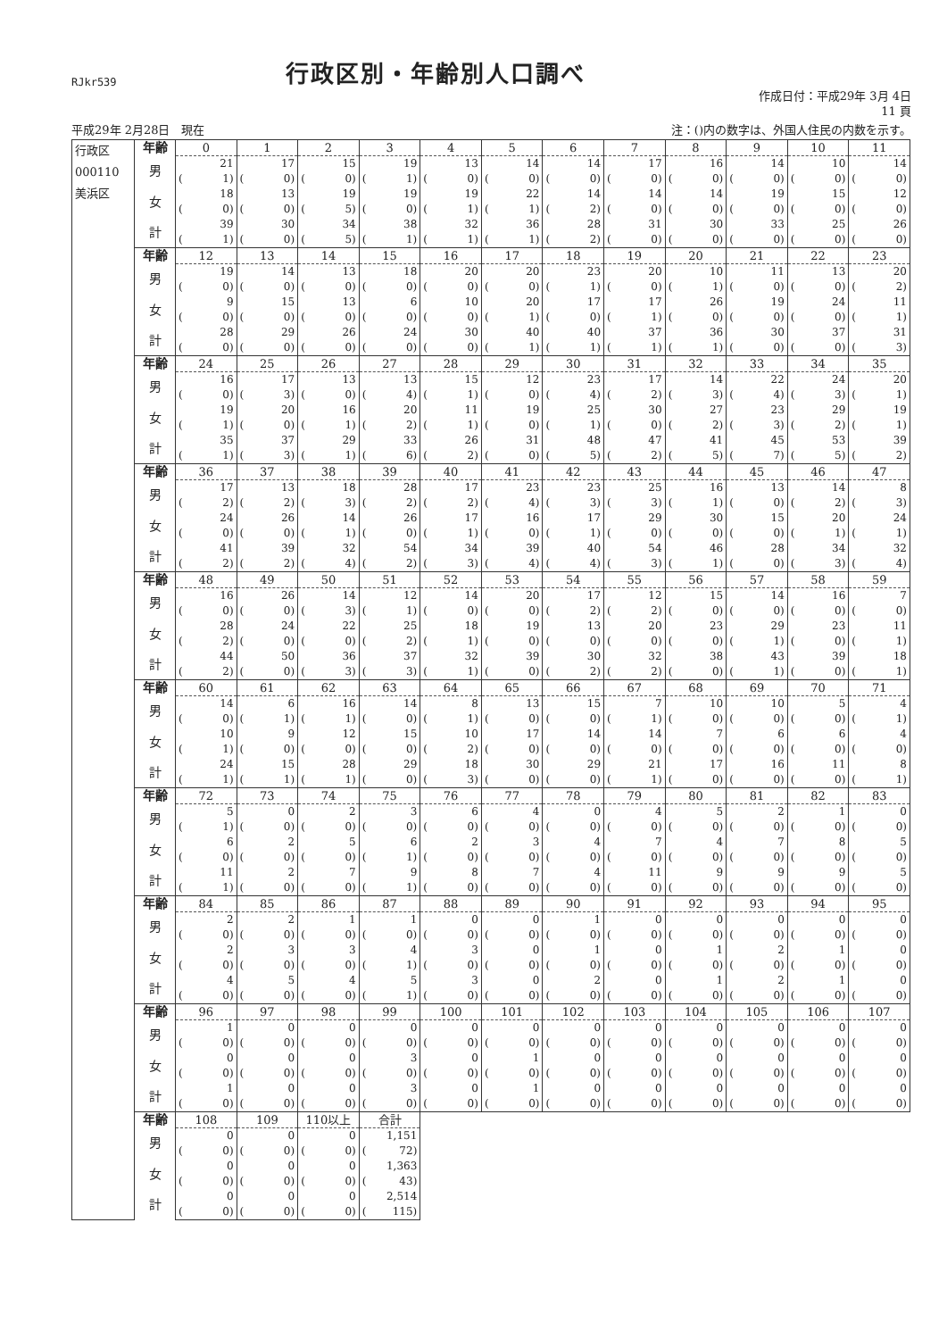RJkr539
行政区別・年齢別人口調べ
作成日付：平成29年 3月 4日
11 頁
平成29年 2月28日　現在 注：()内の数字は、外国人住民の内数を示す。
| 行政区 000110 美浜区 | 年齢 | 0 | 1 | 2 | 3 | 4 | 5 | 6 | 7 | 8 | 9 | 10 | 11 |
| | 男 | 21 | 17 | 15 | 19 | 13 | 14 | 14 | 17 | 16 | 14 | 10 | 14 |
| | | ( 1) | ( 0) | ( 0) | ( 1) | ( 0) | ( 0) | ( 0) | ( 0) | ( 0) | ( 0) | ( 0) | ( 0) |
| | 女 | 18 | 13 | 19 | 19 | 19 | 22 | 14 | 14 | 14 | 19 | 15 | 12 |
| | | ( 0) | ( 0) | ( 5) | ( 0) | ( 1) | ( 1) | ( 2) | ( 0) | ( 0) | ( 0) | ( 0) | ( 0) |
| | 計 | 39 | 30 | 34 | 38 | 32 | 36 | 28 | 31 | 30 | 33 | 25 | 26 |
| | | ( 1) | ( 0) | ( 5) | ( 1) | ( 1) | ( 1) | ( 2) | ( 0) | ( 0) | ( 0) | ( 0) | ( 0) |
| | 年齢 | 12 | 13 | 14 | 15 | 16 | 17 | 18 | 19 | 20 | 21 | 22 | 23 |
| | 男 | 19 | 14 | 13 | 18 | 20 | 20 | 23 | 20 | 10 | 11 | 13 | 20 |
| | | ( 0) | ( 0) | ( 0) | ( 0) | ( 0) | ( 0) | ( 1) | ( 0) | ( 1) | ( 0) | ( 0) | ( 2) |
| | 女 | 9 | 15 | 13 | 6 | 10 | 20 | 17 | 17 | 26 | 19 | 24 | 11 |
| | | ( 0) | ( 0) | ( 0) | ( 0) | ( 0) | ( 1) | ( 0) | ( 1) | ( 0) | ( 0) | ( 0) | ( 1) |
| | 計 | 28 | 29 | 26 | 24 | 30 | 40 | 40 | 37 | 36 | 30 | 37 | 31 |
| | | ( 0) | ( 0) | ( 0) | ( 0) | ( 0) | ( 1) | ( 1) | ( 1) | ( 1) | ( 0) | ( 0) | ( 3) |
| | 年齢 | 24 | 25 | 26 | 27 | 28 | 29 | 30 | 31 | 32 | 33 | 34 | 35 |
| | 男 | 16 | 17 | 13 | 13 | 15 | 12 | 23 | 17 | 14 | 22 | 24 | 20 |
| | | ( 0) | ( 3) | ( 0) | ( 4) | ( 1) | ( 0) | ( 4) | ( 2) | ( 3) | ( 4) | ( 3) | ( 1) |
| | 女 | 19 | 20 | 16 | 20 | 11 | 19 | 25 | 30 | 27 | 23 | 29 | 19 |
| | | ( 1) | ( 0) | ( 1) | ( 2) | ( 1) | ( 0) | ( 1) | ( 0) | ( 2) | ( 3) | ( 2) | ( 1) |
| | 計 | 35 | 37 | 29 | 33 | 26 | 31 | 48 | 47 | 41 | 45 | 53 | 39 |
| | | ( 1) | ( 3) | ( 1) | ( 6) | ( 2) | ( 0) | ( 5) | ( 2) | ( 5) | ( 7) | ( 5) | ( 2) |
| | 年齢 | 36 | 37 | 38 | 39 | 40 | 41 | 42 | 43 | 44 | 45 | 46 | 47 |
| | 男 | 17 | 13 | 18 | 28 | 17 | 23 | 23 | 25 | 16 | 13 | 14 | 8 |
| | | ( 2) | ( 2) | ( 3) | ( 2) | ( 2) | ( 4) | ( 3) | ( 3) | ( 1) | ( 0) | ( 2) | ( 3) |
| | 女 | 24 | 26 | 14 | 26 | 17 | 16 | 17 | 29 | 30 | 15 | 20 | 24 |
| | | ( 0) | ( 0) | ( 1) | ( 0) | ( 1) | ( 0) | ( 1) | ( 0) | ( 0) | ( 0) | ( 1) | ( 1) |
| | 計 | 41 | 39 | 32 | 54 | 34 | 39 | 40 | 54 | 46 | 28 | 34 | 32 |
| | | ( 2) | ( 2) | ( 4) | ( 2) | ( 3) | ( 4) | ( 4) | ( 3) | ( 1) | ( 0) | ( 3) | ( 4) |
| | 年齢 | 48 | 49 | 50 | 51 | 52 | 53 | 54 | 55 | 56 | 57 | 58 | 59 |
| | 男 | 16 | 26 | 14 | 12 | 14 | 20 | 17 | 12 | 15 | 14 | 16 | 7 |
| | | ( 0) | ( 0) | ( 3) | ( 1) | ( 0) | ( 0) | ( 2) | ( 2) | ( 0) | ( 0) | ( 0) | ( 0) |
| | 女 | 28 | 24 | 22 | 25 | 18 | 19 | 13 | 20 | 23 | 29 | 23 | 11 |
| | | ( 2) | ( 0) | ( 0) | ( 2) | ( 1) | ( 0) | ( 0) | ( 0) | ( 0) | ( 1) | ( 0) | ( 1) |
| | 計 | 44 | 50 | 36 | 37 | 32 | 39 | 30 | 32 | 38 | 43 | 39 | 18 |
| | | ( 2) | ( 0) | ( 3) | ( 3) | ( 1) | ( 0) | ( 2) | ( 2) | ( 0) | ( 1) | ( 0) | ( 1) |
| | 年齢 | 60 | 61 | 62 | 63 | 64 | 65 | 66 | 67 | 68 | 69 | 70 | 71 |
| | 男 | 14 | 6 | 16 | 14 | 8 | 13 | 15 | 7 | 10 | 10 | 5 | 4 |
| | | ( 0) | ( 1) | ( 1) | ( 0) | ( 1) | ( 0) | ( 0) | ( 1) | ( 0) | ( 0) | ( 0) | ( 1) |
| | 女 | 10 | 9 | 12 | 15 | 10 | 17 | 14 | 14 | 7 | 6 | 6 | 4 |
| | | ( 1) | ( 0) | ( 0) | ( 0) | ( 2) | ( 0) | ( 0) | ( 0) | ( 0) | ( 0) | ( 0) | ( 0) |
| | 計 | 24 | 15 | 28 | 29 | 18 | 30 | 29 | 21 | 17 | 16 | 11 | 8 |
| | | ( 1) | ( 1) | ( 1) | ( 0) | ( 3) | ( 0) | ( 0) | ( 1) | ( 0) | ( 0) | ( 0) | ( 1) |
| | 年齢 | 72 | 73 | 74 | 75 | 76 | 77 | 78 | 79 | 80 | 81 | 82 | 83 |
| | 男 | 5 | 0 | 2 | 3 | 6 | 4 | 0 | 4 | 5 | 2 | 1 | 0 |
| | | ( 1) | ( 0) | ( 0) | ( 0) | ( 0) | ( 0) | ( 0) | ( 0) | ( 0) | ( 0) | ( 0) | ( 0) |
| | 女 | 6 | 2 | 5 | 6 | 2 | 3 | 4 | 7 | 4 | 7 | 8 | 5 |
| | | ( 0) | ( 0) | ( 0) | ( 1) | ( 0) | ( 0) | ( 0) | ( 0) | ( 0) | ( 0) | ( 0) | ( 0) |
| | 計 | 11 | 2 | 7 | 9 | 8 | 7 | 4 | 11 | 9 | 9 | 9 | 5 |
| | | ( 1) | ( 0) | ( 0) | ( 1) | ( 0) | ( 0) | ( 0) | ( 0) | ( 0) | ( 0) | ( 0) | ( 0) |
| | 年齢 | 84 | 85 | 86 | 87 | 88 | 89 | 90 | 91 | 92 | 93 | 94 | 95 |
| | 男 | 2 | 2 | 1 | 1 | 0 | 0 | 1 | 0 | 0 | 0 | 0 | 0 |
| | | ( 0) | ( 0) | ( 0) | ( 0) | ( 0) | ( 0) | ( 0) | ( 0) | ( 0) | ( 0) | ( 0) | ( 0) |
| | 女 | 2 | 3 | 3 | 4 | 3 | 0 | 1 | 0 | 1 | 2 | 1 | 0 |
| | | ( 0) | ( 0) | ( 0) | ( 1) | ( 0) | ( 0) | ( 0) | ( 0) | ( 0) | ( 0) | ( 0) | ( 0) |
| | 計 | 4 | 5 | 4 | 5 | 3 | 0 | 2 | 0 | 1 | 2 | 1 | 0 |
| | | ( 0) | ( 0) | ( 0) | ( 1) | ( 0) | ( 0) | ( 0) | ( 0) | ( 0) | ( 0) | ( 0) | ( 0) |
| | 年齢 | 96 | 97 | 98 | 99 | 100 | 101 | 102 | 103 | 104 | 105 | 106 | 107 |
| | 男 | 1 | 0 | 0 | 0 | 0 | 0 | 0 | 0 | 0 | 0 | 0 | 0 |
| | | ( 0) | ( 0) | ( 0) | ( 0) | ( 0) | ( 0) | ( 0) | ( 0) | ( 0) | ( 0) | ( 0) | ( 0) |
| | 女 | 0 | 0 | 0 | 3 | 0 | 1 | 0 | 0 | 0 | 0 | 0 | 0 |
| | | ( 0) | ( 0) | ( 0) | ( 0) | ( 0) | ( 0) | ( 0) | ( 0) | ( 0) | ( 0) | ( 0) | ( 0) |
| | 計 | 1 | 0 | 0 | 3 | 0 | 1 | 0 | 0 | 0 | 0 | 0 | 0 |
| | | ( 0) | ( 0) | ( 0) | ( 0) | ( 0) | ( 0) | ( 0) | ( 0) | ( 0) | ( 0) | ( 0) | ( 0) |
| | 年齢 | 108 | 109 | 110以上 | 合計 | | | | | | | | |
| | 男 | 0 | 0 | 0 | 1,151 | | | | | | | | |
| | | ( 0) | ( 0) | ( 0) | ( 72) | | | | | | | | |
| | 女 | 0 | 0 | 0 | 1,363 | | | | | | | | |
| | | ( 0) | ( 0) | ( 0) | ( 43) | | | | | | | | |
| | 計 | 0 | 0 | 0 | 2,514 | | | | | | | | |
| | | ( 0) | ( 0) | ( 0) | ( 115) | | | | | | | | |